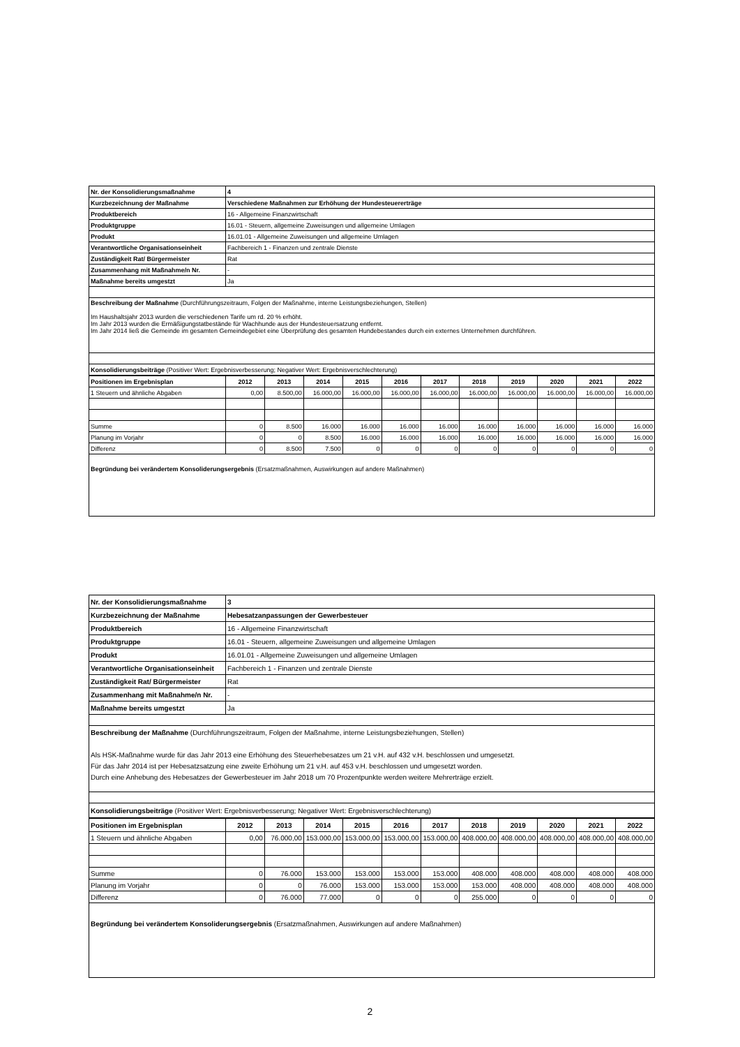| Nr. der Konsolidierungsmaßnahme | 4 |
| Kurzbezeichnung der Maßnahme | Verschiedene Maßnahmen zur Erhöhung der Hundesteuererträge |
| Produktbereich | 16 - Allgemeine Finanzwirtschaft |
| Produktgruppe | 16.01 - Steuern, allgemeine Zuweisungen und allgemeine Umlagen |
| Produkt | 16.01.01 - Allgemeine Zuweisungen und allgemeine Umlagen |
| Verantwortliche Organisationseinheit | Fachbereich 1 - Finanzen und zentrale Dienste |
| Zuständigkeit Rat/ Bürgermeister | Rat |
| Zusammenhang mit Maßnahme/n Nr. | - |
| Maßnahme bereits umgestzt | Ja |
| Beschreibung der Maßnahme (Durchführungszeitraum, Folgen der Maßnahme, interne Leistungsbeziehungen, Stellen) Im Haushaltsjahr 2013 wurden die verschiedenen Tarife um rd. 20 % erhöht. Im Jahr 2013 wurden die Ermäßigungstatbestände für Wachhunde aus der Hundesteuersatzung entfernt. Im Jahr 2014 ließ die Gemeinde im gesamten Gemeindegebiet eine Überprüfung des gesamten Hundebestandes durch ein externes Unternehmen durchführen. | |
| Konsolidierungsbeiträge (Positiver Wert: Ergebnisverbesserung; Negativer Wert: Ergebnisverschlechterung) | |
| Positionen im Ergebnisplan | 2012 | 2013 | 2014 | 2015 | 2016 | 2017 | 2018 | 2019 | 2020 | 2021 | 2022 |
| --- | --- | --- | --- | --- | --- | --- | --- | --- | --- | --- | --- |
| 1 Steuern und ähnliche Abgaben | 0,00 | 8.500,00 | 16.000,00 | 16.000,00 | 16.000,00 | 16.000,00 | 16.000,00 | 16.000,00 | 16.000,00 | 16.000,00 | 16.000,00 |
| Summe | 0 | 8.500 | 16.000 | 16.000 | 16.000 | 16.000 | 16.000 | 16.000 | 16.000 | 16.000 | 16.000 |
| Planung im Vorjahr | 0 | 0 | 8.500 | 16.000 | 16.000 | 16.000 | 16.000 | 16.000 | 16.000 | 16.000 | 16.000 |
| Differenz | 0 | 8.500 | 7.500 | 0 | 0 | 0 | 0 | 0 | 0 | 0 | 0 |
| Begründung bei verändertem Konsoliderungsergebnis (Ersatzmaßnahmen, Auswirkungen auf andere Maßnahmen) | | | | | | | | | | | |
| Nr. der Konsolidierungsmaßnahme | 3 |
| Kurzbezeichnung der Maßnahme | Hebesatzanpassungen der Gewerbesteuer |
| Produktbereich | 16 - Allgemeine Finanzwirtschaft |
| Produktgruppe | 16.01 - Steuern, allgemeine Zuweisungen und allgemeine Umlagen |
| Produkt | 16.01.01 - Allgemeine Zuweisungen und allgemeine Umlagen |
| Verantwortliche Organisationseinheit | Fachbereich 1 - Finanzen und zentrale Dienste |
| Zuständigkeit Rat/ Bürgermeister | Rat |
| Zusammenhang mit Maßnahme/n Nr. | - |
| Maßnahme bereits umgestzt | Ja |
| Beschreibung der Maßnahme (Durchführungszeitraum, Folgen der Maßnahme, interne Leistungsbeziehungen, Stellen) Als HSK-Maßnahme wurde für das Jahr 2013 eine Erhöhung des Steuerhebesatzes um 21 v.H. auf 432 v.H. beschlossen und umgesetzt. Für das Jahr 2014 ist per Hebesatzsatzung eine zweite Erhöhung um 21 v.H. auf 453 v.H. beschlossen und umgesetzt worden. Durch eine Anhebung des Hebesatzes der Gewerbesteuer im Jahr 2018 um 70 Prozentpunkte werden weitere Mehrerträge erzielt. | |
| Konsolidierungsbeiträge (Positiver Wert: Ergebnisverbesserung; Negativer Wert: Ergebnisverschlechterung) | |
| Positionen im Ergebnisplan | 2012 | 2013 | 2014 | 2015 | 2016 | 2017 | 2018 | 2019 | 2020 | 2021 | 2022 |
| --- | --- | --- | --- | --- | --- | --- | --- | --- | --- | --- | --- |
| 1 Steuern und ähnliche Abgaben | 0,00 | 76.000,00 | 153.000,00 | 153.000,00 | 153.000,00 | 153.000,00 | 408.000,00 | 408.000,00 | 408.000,00 | 408.000,00 | 408.000,00 |
| Summe | 0 | 76.000 | 153.000 | 153.000 | 153.000 | 153.000 | 408.000 | 408.000 | 408.000 | 408.000 | 408.000 |
| Planung im Vorjahr | 0 | 0 | 76.000 | 153.000 | 153.000 | 153.000 | 153.000 | 408.000 | 408.000 | 408.000 | 408.000 |
| Differenz | 0 | 76.000 | 77.000 | 0 | 0 | 0 | 255.000 | 0 | 0 | 0 | 0 |
| Begründung bei verändertem Konsoliderungsergebnis (Ersatzmaßnahmen, Auswirkungen auf andere Maßnahmen) | | | | | | | | | | | |
2